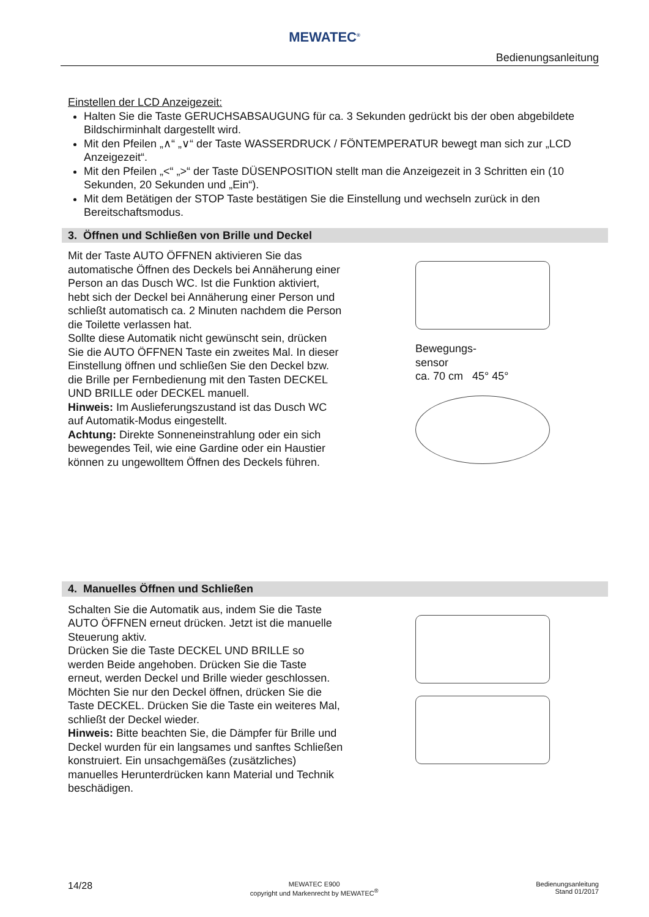MEWATEC<sup>®</sup>
Bedienungsanleitung
Einstellen der LCD Anzeigezeit:
Halten Sie die Taste GERUCHSABSAUGUNG für ca. 3 Sekunden gedrückt bis der oben abgebildete Bildschirminhalt dargestellt wird.
Mit den Pfeilen „∧“ „∨“ der Taste WASSERDRUCK / FÖNTEMPERATUR bewegt man sich zur „LCD Anzeigezeit“.
Mit den Pfeilen „<“ „>“ der Taste DÜSENPOSITION stellt man die Anzeigezeit in 3 Schritten ein (10 Sekunden, 20 Sekunden und „Ein“).
Mit dem Betätigen der STOP Taste bestätigen Sie die Einstellung und wechseln zurück in den Bereitschaftsmodus.
3. Öffnen und Schließen von Brille und Deckel
Mit der Taste AUTO ÖFFNEN aktivieren Sie das automatische Öffnen des Deckels bei Annäherung einer Person an das Dusch WC. Ist die Funktion aktiviert, hebt sich der Deckel bei Annäherung einer Person und schließt automatisch ca. 2 Minuten nachdem die Person die Toilette verlassen hat.
Sollte diese Automatik nicht gewünscht sein, drücken Sie die AUTO ÖFFNEN Taste ein zweites Mal. In dieser Einstellung öffnen und schließen Sie den Deckel bzw. die Brille per Fernbedienung mit den Tasten DECKEL UND BRILLE oder DECKEL manuell.
Hinweis: Im Auslieferungszustand ist das Dusch WC auf Automatik-Modus eingestellt.
Achtung: Direkte Sonneneinstrahlung oder ein sich bewegendes Teil, wie eine Gardine oder ein Haustier können zu ungewolltem Öffnen des Deckels führen.
Bewegungs-
sensor
ca. 70 cm 45° 45°
4. Manuelles Öffnen und Schließen
Schalten Sie die Automatik aus, indem Sie die Taste AUTO ÖFFNEN erneut drücken. Jetzt ist die manuelle Steuerung aktiv.
Drücken Sie die Taste DECKEL UND BRILLE so werden Beide angehoben. Drücken Sie die Taste erneut, werden Deckel und Brille wieder geschlossen.
Möchten Sie nur den Deckel öffnen, drücken Sie die Taste DECKEL. Drücken Sie die Taste ein weiteres Mal, schließt der Deckel wieder.
Hinweis: Bitte beachten Sie, die Dämpfer für Brille und Deckel wurden für ein langsames und sanftes Schließen konstruiert. Ein unsachgemäßes (zusätzliches) manuelles Herunterdrücken kann Material und Technik beschädigen.
14/28
MEWATEC E900
copyright und Markenrecht by MEWATEC<sup>®</sup>
Bedienungsanleitung
Stand 01/2017